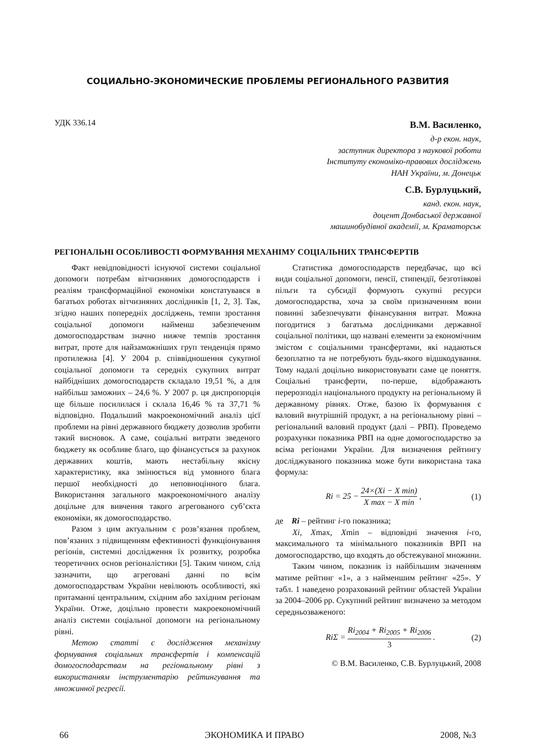СОЦИАЛЬНО-ЭКОНОМИЧЕСКИЕ ПРОБЛЕМЫ РЕГИОНАЛЬНОГО РАЗВИТИЯ
УДК 336.14
В.М. Василенко,
д-р екон. наук,
заступник директора з наукової роботи
Інституту економіко-правових досліджень
НАН України, м. Донецьк
С.В. Бурлуцький,
канд. екон. наук,
доцент Донбаської державної
машинобудівної академії, м. Краматорськ
РЕГІОНАЛЬНІ ОСОБЛИВОСТІ ФОРМУВАННЯ МЕХАНІМУ СОЦІАЛЬНИХ ТРАНСФЕРТІВ
Факт невідповідності існуючої системи соціальної допомоги потребам вітчизняних домогосподарств і реаліям трансформаційної економіки констатувався в багатьох роботах вітчизняних дослідників [1, 2, 3]. Так, згідно наших попередніх досліджень, темпи зростання соціальної допомоги найменш забезпеченим домогосподарствам значно нижче темпів зростання витрат, проте для найзаможніших груп тенденція прямо протилежна [4]. У 2004 р. співвідношення сукупної соціальної допомоги та середніх сукупних витрат найбідніших домогосподарств складало 19,51 %, а для найбільш заможних – 24,6 %. У 2007 р. ця диспропорція ще більше посилилася і склала 16,46 % та 37,71 % відповідно. Подальший макроекономічний аналіз цієї проблеми на рівні державного бюджету дозволив зробити такий висновок. А саме, соціальні витрати зведеного бюджету як особливе благо, що фінансується за рахунок державних коштів, мають нестабільну якісну характеристику, яка змінюється від умовного блага першої необхідності до неповноцінного блага. Використання загального макроекономічного аналізу доцільне для вивчення такого агрегованого суб’єкта економіки, як домогосподарство.
Разом з цим актуальним є розв’язання проблем, пов’язаних з підвищенням ефективності функціонування регіонів, системні дослідження їх розвитку, розробка теоретичних основ регіоналістики [5]. Таким чином, слід зазначити, що агреговані данні по всім домогосподарствам України невілюють особливості, які притаманні центральним, східним або західним регіонам України. Отже, доцільно провести макроекономічний аналіз системи соціальної допомоги на регіональному рівні.
Метою статті є дослідження механізму формування соціальних трансфертів і компенсацій домогосподарствам на регіональному рівні з використанням інструментарію рейтингування та множинної регресії.
Статистика домогосподарств передбачає, що всі види соціальної допомоги, пенсії, стипендії, безготівкові пільги та субсидії формують сукупні ресурси домогосподарства, хоча за своїм призначенням вони повинні забезпечувати фінансування витрат. Можна погодитися з багатьма дослідниками державної соціальної політики, що названі елементи за економічним змістом є соціальними трансфертами, які надаються безоплатно та не потребують будь-якого відшкодування. Тому надалі доцільно використовувати саме це поняття. Соціальні трансферти, по-перше, відображають перерозподіл національного продукту на регіональному й державному рівнях. Отже, базою їх формування є валовий внутрішній продукт, а на регіональному рівні – регіональний валовий продукт (далі – РВП). Проведемо розрахунки показника РВП на одне домогосподарство за всіма регіонами України. Для визначення рейтингу досліджуваного показника може бути використана така формула:
Ri = 25 − 24×(Xi − X min) X max − X min , (1)
де Ri – рейтинг і-го показника;
Xi, Xmax, Xmin – відповідні значення і-го, максимального та мінімального показників ВРП на домогосподарство, що входять до обстежуваної множини.
Таким чином, показник із найбільшим значенням матиме рейтинг «1», а з найменшим рейтинг «25». У табл. 1 наведено розрахований рейтинг областей України за 2004–2006 рр. Сукупний рейтинг визначено за методом середньозваженого:
RiΣ = Ri<sub>2004</sub> + Ri<sub>2005</sub> + Ri<sub>2006</sub> 3 . (2)
© В.М. Василенко, С.В. Бурлуцький, 2008
66 ЭКОНОМИКА И ПРАВО 2008, №3